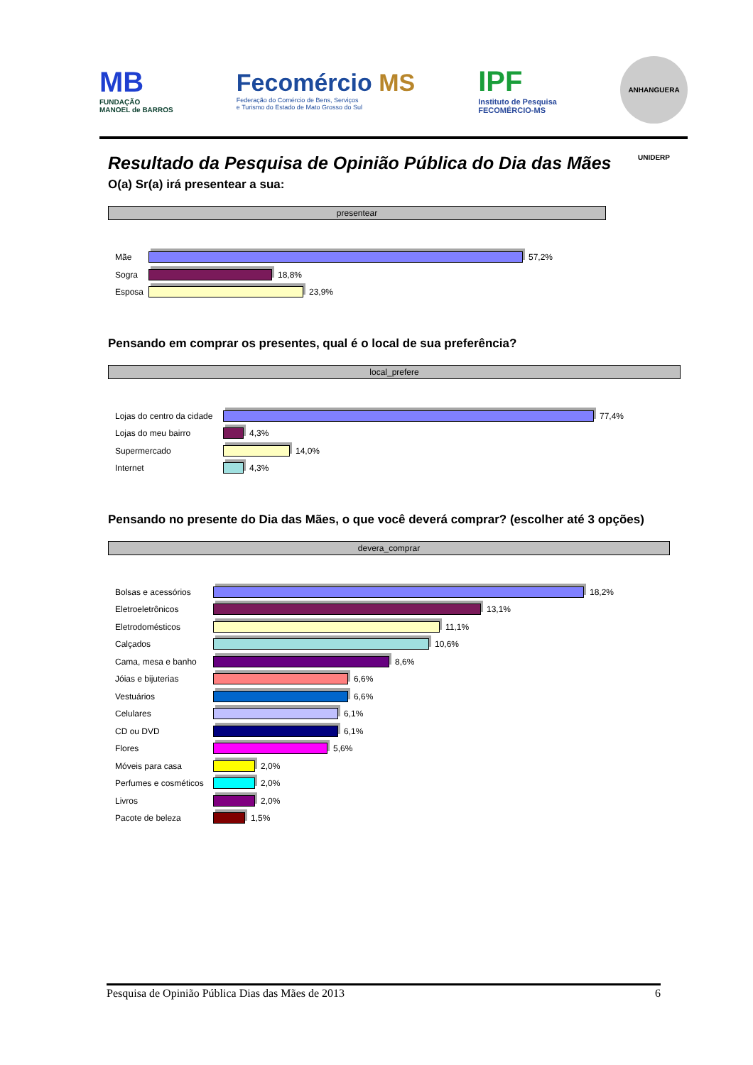MB
FUNDAÇÃO
MANOEL de BARROS
Fecomércio MS
Federação do Comércio de Bens, Serviços
e Turismo do Estado de Mato Grosso do Sul
IPF
Instituto de Pesquisa
FECOMÉRCIO-MS
ANHANGUERA UNIDERP
Resultado da Pesquisa de Opinião Pública do Dia das Mães
O(a) Sr(a) irá presentear a sua:
presentear
Mãe 57,2%
Sogra 18,8%
Esposa 23,9%
Pensando em comprar os presentes, qual é o local de sua preferência?
local_prefere
Lojas do centro da cidade 77,4%
Lojas do meu bairro 4,3%
Supermercado 14,0%
Internet 4,3%
Pensando no presente do Dia das Mães, o que você deverá comprar? (escolher até 3 opções)
devera_comprar
Bolsas e acessórios 18,2%
Eletroeletrônicos 13,1%
Eletrodomésticos 11,1%
Calçados 10,6%
Cama, mesa e banho 8,6%
Jóias e bijuterias 6,6%
Vestuários 6,6%
Celulares 6,1%
CD ou DVD 6,1%
Flores 5,6%
Móveis para casa 2,0%
Perfumes e cosméticos 2,0%
Livros 2,0%
Pacote de beleza 1,5%
Pesquisa de Opinião Pública Dias das Mães de 2013 6